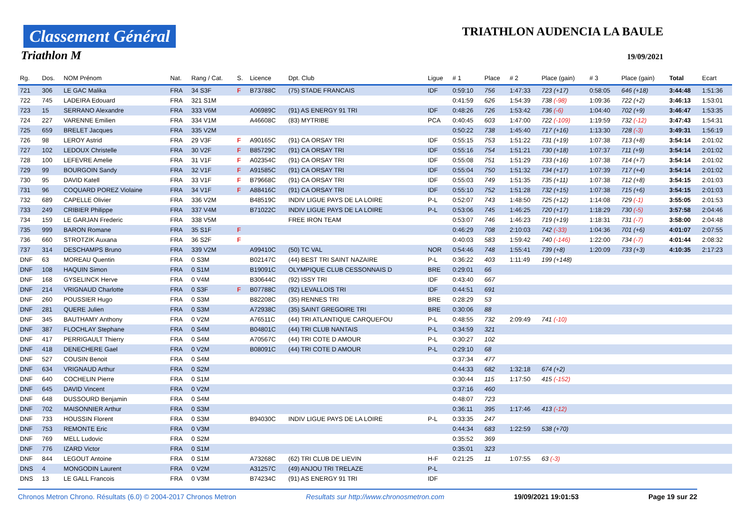Classement Général
Triathlon M
TRIATHLON AUDENCIA LA BAULE
19/09/2021
| Rg. | Dos. | NOM Prénom | Nat. | Rang / Cat. | S. | Licence | Dpt. Club | Ligue | # 1 | Place | # 2 | Place (gain) | # 3 | Place (gain) | Total | Ecart |
| --- | --- | --- | --- | --- | --- | --- | --- | --- | --- | --- | --- | --- | --- | --- | --- | --- |
| 721 | 306 | LE GAC Malika | FRA | 34 S3F | F | B73788C | (75) STADE FRANCAIS | IDF | 0:59:10 | 756 | 1:47:33 | 723 (+17) | 0:58:05 | 646 (+18) | 3:44:48 | 1:51:36 |
| 722 | 745 | LADEIRA Edouard | FRA | 321 S1M | | | | | 0:41:59 | 626 | 1:54:39 | 738 (-98) | 1:09:36 | 722 (+2) | 3:46:13 | 1:53:01 |
| 723 | 15 | SERRANO Alexandre | FRA | 333 V6M | | A06989C | (91) AS ENERGY 91 TRI | IDF | 0:48:26 | 726 | 1:53:42 | 736 (-6) | 1:04:40 | 702 (+9) | 3:46:47 | 1:53:35 |
| 724 | 227 | VARENNE Emilien | FRA | 334 V1M | | A46608C | (83) MYTRIBE | PCA | 0:40:45 | 603 | 1:47:00 | 722 (-109) | 1:19:59 | 732 (-12) | 3:47:43 | 1:54:31 |
| 725 | 659 | BRELET Jacques | FRA | 335 V2M | | | | | 0:50:22 | 738 | 1:45:40 | 717 (+16) | 1:13:30 | 728 (-3) | 3:49:31 | 1:56:19 |
| 726 | 98 | LEROY Astrid | FRA | 29 V3F | F | A90165C | (91) CA ORSAY TRI | IDF | 0:55:15 | 753 | 1:51:22 | 731 (+19) | 1:07:38 | 713 (+8) | 3:54:14 | 2:01:02 |
| 727 | 102 | LEDOUX Christelle | FRA | 30 V2F | F | B85729C | (91) CA ORSAY TRI | IDF | 0:55:16 | 754 | 1:51:21 | 730 (+18) | 1:07:37 | 711 (+9) | 3:54:14 | 2:01:02 |
| 728 | 100 | LEFEVRE Amelie | FRA | 31 V1F | F | A02354C | (91) CA ORSAY TRI | IDF | 0:55:08 | 751 | 1:51:29 | 733 (+16) | 1:07:38 | 714 (+7) | 3:54:14 | 2:01:02 |
| 729 | 99 | BOURGOIN Sandy | FRA | 32 V1F | F | A91585C | (91) CA ORSAY TRI | IDF | 0:55:04 | 750 | 1:51:32 | 734 (+17) | 1:07:39 | 717 (+4) | 3:54:14 | 2:01:02 |
| 730 | 95 | DAVID Katell | FRA | 33 V1F | F | B79668C | (91) CA ORSAY TRI | IDF | 0:55:03 | 749 | 1:51:35 | 735 (+11) | 1:07:38 | 712 (+8) | 3:54:15 | 2:01:03 |
| 731 | 96 | COQUARD POREZ Violaine | FRA | 34 V1F | F | A88416C | (91) CA ORSAY TRI | IDF | 0:55:10 | 752 | 1:51:28 | 732 (+15) | 1:07:38 | 715 (+6) | 3:54:15 | 2:01:03 |
| 732 | 689 | CAPELLE Olivier | FRA | 336 V2M | | B48519C | INDIV LIGUE PAYS DE LA LOIRE | P-L | 0:52:07 | 743 | 1:48:50 | 725 (+12) | 1:14:08 | 729 (-1) | 3:55:05 | 2:01:53 |
| 733 | 249 | CRIBIER Philippe | FRA | 337 V4M | | B71022C | INDIV LIGUE PAYS DE LA LOIRE | P-L | 0:53:06 | 745 | 1:46:25 | 720 (+17) | 1:18:29 | 730 (-5) | 3:57:58 | 2:04:46 |
| 734 | 159 | LE GARJAN Frederic | FRA | 338 V5M | | | FREE IRON TEAM | | 0:53:07 | 746 | 1:46:23 | 719 (+19) | 1:18:31 | 731 (-7) | 3:58:00 | 2:04:48 |
| 735 | 999 | BARON Romane | FRA | 35 S1F | F | | | | 0:46:29 | 708 | 2:10:03 | 742 (-33) | 1:04:36 | 701 (+6) | 4:01:07 | 2:07:55 |
| 736 | 660 | STROTZIK Auxana | FRA | 36 S2F | F | | | | 0:40:03 | 583 | 1:59:42 | 740 (-146) | 1:22:00 | 734 (-7) | 4:01:44 | 2:08:32 |
| 737 | 314 | DESCHAMPS Bruno | FRA | 339 V2M | | A99410C | (50) TC VAL | NOR | 0:54:46 | 748 | 1:55:41 | 739 (+8) | 1:20:09 | 733 (+3) | 4:10:35 | 2:17:23 |
| DNF | 63 | MOREAU Quentin | FRA | 0 S3M | | B02147C | (44) BEST TRI SAINT NAZAIRE | P-L | 0:36:22 | 403 | 1:11:49 | 199 (+148) | | | | |
| DNF | 108 | HAQUIN Simon | FRA | 0 S1M | | B19091C | OLYMPIQUE CLUB CESSONNAIS D | BRE | 0:29:01 | 66 | | | | | | |
| DNF | 168 | GYSELINCK Herve | FRA | 0 V4M | | B30644C | (92) ISSY TRI | IDF | 0:43:40 | 667 | | | | | | |
| DNF | 214 | VRIGNAUD Charlotte | FRA | 0 S3F | F | B07788C | (92) LEVALLOIS TRI | IDF | 0:44:51 | 691 | | | | | | |
| DNF | 260 | POUSSIER Hugo | FRA | 0 S3M | | B82208C | (35) RENNES TRI | BRE | 0:28:29 | 53 | | | | | | |
| DNF | 281 | QUERE Julien | FRA | 0 S3M | | A72938C | (35) SAINT GREGOIRE TRI | BRE | 0:30:06 | 88 | | | | | | |
| DNF | 345 | BAUTHAMY Anthony | FRA | 0 V2M | | A76511C | (44) TRI ATLANTIQUE CARQUEFOU | P-L | 0:48:55 | 732 | 2:09:49 | 741 (-10) | | | | |
| DNF | 387 | FLOCHLAY Stephane | FRA | 0 S4M | | B04801C | (44) TRI CLUB NANTAIS | P-L | 0:34:59 | 321 | | | | | | |
| DNF | 417 | PERRIGAULT Thierry | FRA | 0 S4M | | A70567C | (44) TRI COTE D AMOUR | P-L | 0:30:27 | 102 | | | | | | |
| DNF | 418 | DENECHERE Gael | FRA | 0 V2M | | B08091C | (44) TRI COTE D AMOUR | P-L | 0:29:10 | 68 | | | | | | |
| DNF | 527 | COUSIN Benoit | FRA | 0 S4M | | | | | 0:37:34 | 477 | | | | | | |
| DNF | 634 | VRIGNAUD Arthur | FRA | 0 S2M | | | | | 0:44:33 | 682 | 1:32:18 | 674 (+2) | | | | |
| DNF | 640 | COCHELIN Pierre | FRA | 0 S1M | | | | | 0:30:44 | 115 | 1:17:50 | 415 (-152) | | | | |
| DNF | 645 | DAVID Vincent | FRA | 0 V2M | | | | | 0:37:16 | 460 | | | | | | |
| DNF | 648 | DUSSOURD Benjamin | FRA | 0 S4M | | | | | 0:48:07 | 723 | | | | | | |
| DNF | 702 | MAISONNIER Arthur | FRA | 0 S3M | | | | | 0:36:11 | 395 | 1:17:46 | 413 (-12) | | | | |
| DNF | 733 | HOUSSIN Florent | FRA | 0 S3M | | B94030C | INDIV LIGUE PAYS DE LA LOIRE | P-L | 0:33:35 | 247 | | | | | | |
| DNF | 753 | REMONTE Eric | FRA | 0 V3M | | | | | 0:44:34 | 683 | 1:22:59 | 538 (+70) | | | | |
| DNF | 769 | MELL Ludovic | FRA | 0 S2M | | | | | 0:35:52 | 369 | | | | | | |
| DNF | 776 | IZARD Victor | FRA | 0 S1M | | | | | 0:35:01 | 323 | | | | | | |
| DNF | 844 | LEGOUT Antoine | FRA | 0 S1M | | A73268C | (62) TRI CLUB DE LIEVIN | H-F | 0:21:25 | 11 | 1:07:55 | 63 (-3) | | | | |
| DNS | 4 | MONGODIN Laurent | FRA | 0 V2M | | A31257C | (49) ANJOU TRI TRELAZE | P-L | | | | | | | | |
| DNS | 13 | LE GALL Francois | FRA | 0 V3M | | B74234C | (91) AS ENERGY 91 TRI | IDF | | | | | | | | |
Chronos Metron Chrono. Résultats (6.0) © 2004-2017 Chronos Metron Resultats sur http://www.chronosmetron.com 19/09/2021 19:01:53 Page 19 sur 22